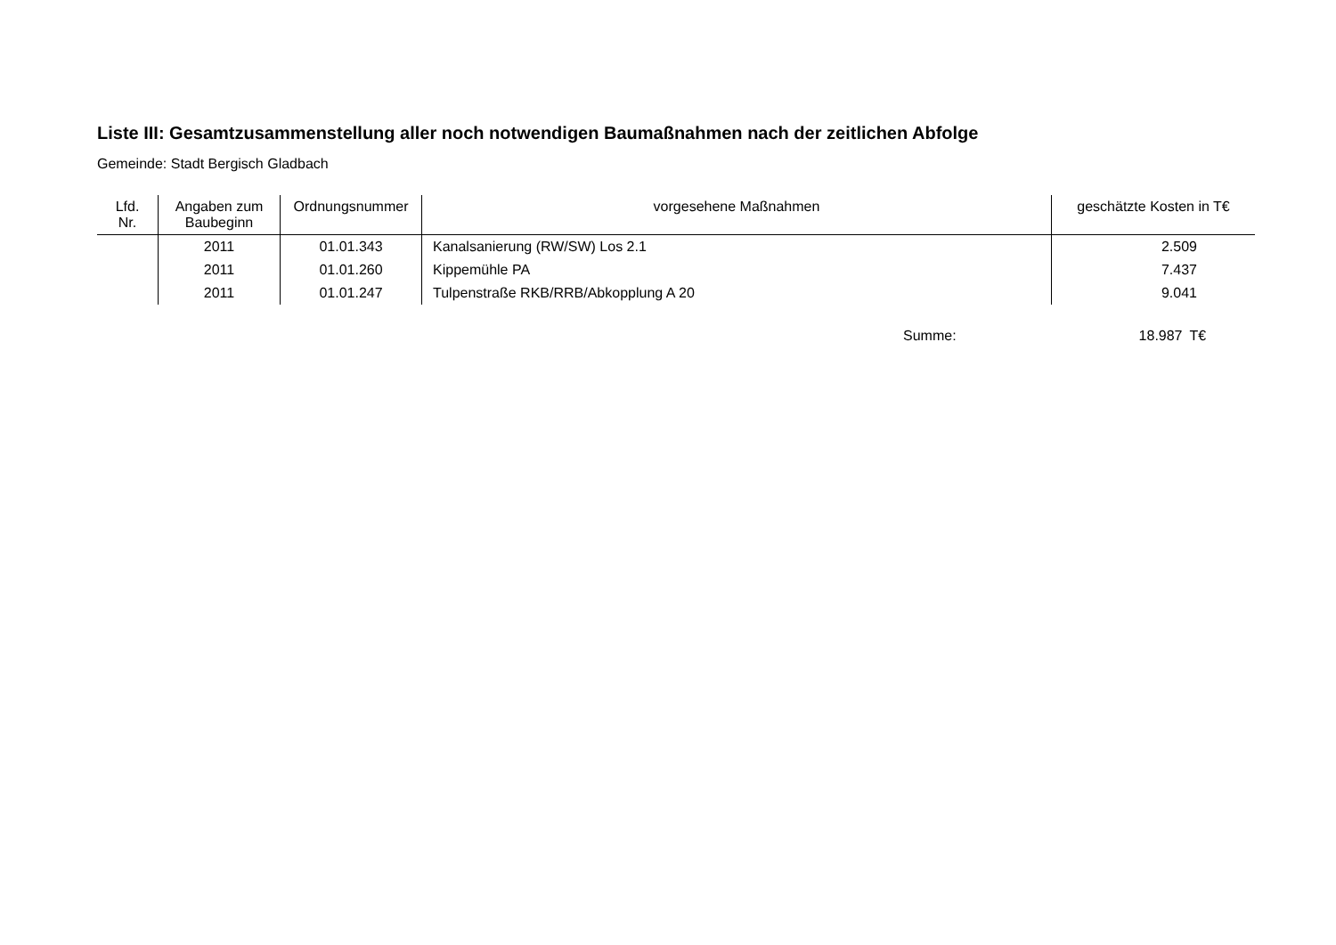Liste III: Gesamtzusammenstellung aller noch notwendigen Baumaßnahmen nach der zeitlichen Abfolge
Gemeinde: Stadt Bergisch Gladbach
| Lfd. Nr. | Angaben zum Baubeginn | Ordnungsnummer | vorgesehene Maßnahmen | geschätzte Kosten in T€ |
| --- | --- | --- | --- | --- |
| | 2011 | 01.01.343 | Kanalsanierung (RW/SW) Los 2.1 | 2.509 |
| | 2011 | 01.01.260 | Kippemühle PA | 7.437 |
| | 2011 | 01.01.247 | Tulpenstraße RKB/RRB/Abkopplung A 20 | 9.041 |
Summe: 18.987 T€